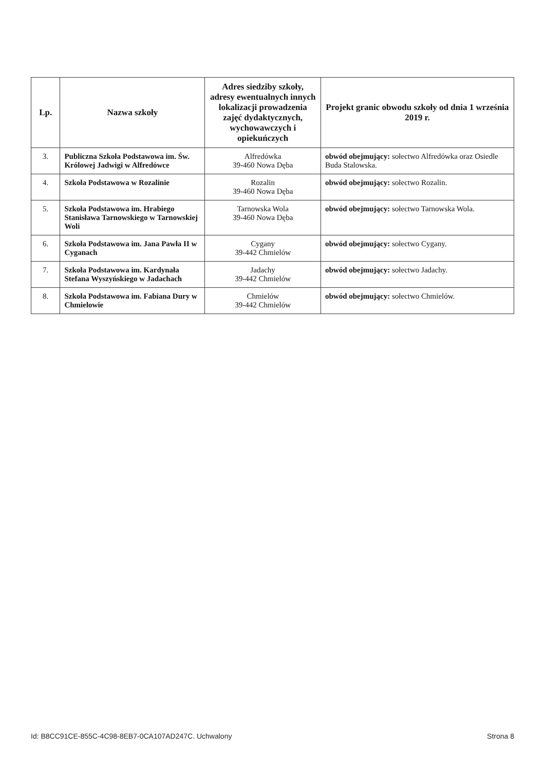| Lp. | Nazwa szkoły | Adres siedziby szkoły, adresy ewentualnych innych lokalizacji prowadzenia zajęć dydaktycznych, wychowawczych i opiekuńczych | Projekt granic obwodu szkoły od dnia 1 września 2019 r. |
| --- | --- | --- | --- |
| 3. | Publiczna Szkoła Podstawowa im. Św. Królowej Jadwigi w Alfredówce | Alfredówka 39-460 Nowa Dęba | obwód obejmujący: sołectwo Alfredówka oraz Osiedle Buda Stalowska. |
| 4. | Szkoła Podstawowa w Rozalinie | Rozalin 39-460 Nowa Dęba | obwód obejmujący: sołectwo Rozalin. |
| 5. | Szkoła Podstawowa im. Hrabiego Stanisława Tarnowskiego w Tarnowskiej Woli | Tarnowska Wola 39-460 Nowa Dęba | obwód obejmujący: sołectwo Tarnowska Wola. |
| 6. | Szkoła Podstawowa im. Jana Pawła II w Cyganach | Cygany 39-442 Chmielów | obwód obejmujący: sołectwo Cygany. |
| 7. | Szkoła Podstawowa im. Kardynała Stefana Wyszyńskiego w Jadachach | Jadachy 39-442 Chmielów | obwód obejmujący: sołectwo Jadachy. |
| 8. | Szkoła Podstawowa im. Fabiana Dury w Chmielowie | Chmielów 39-442 Chmielów | obwód obejmujący: sołectwo Chmielów. |
Id: B8CC91CE-855C-4C98-8EB7-0CA107AD247C. Uchwalony Strona 8